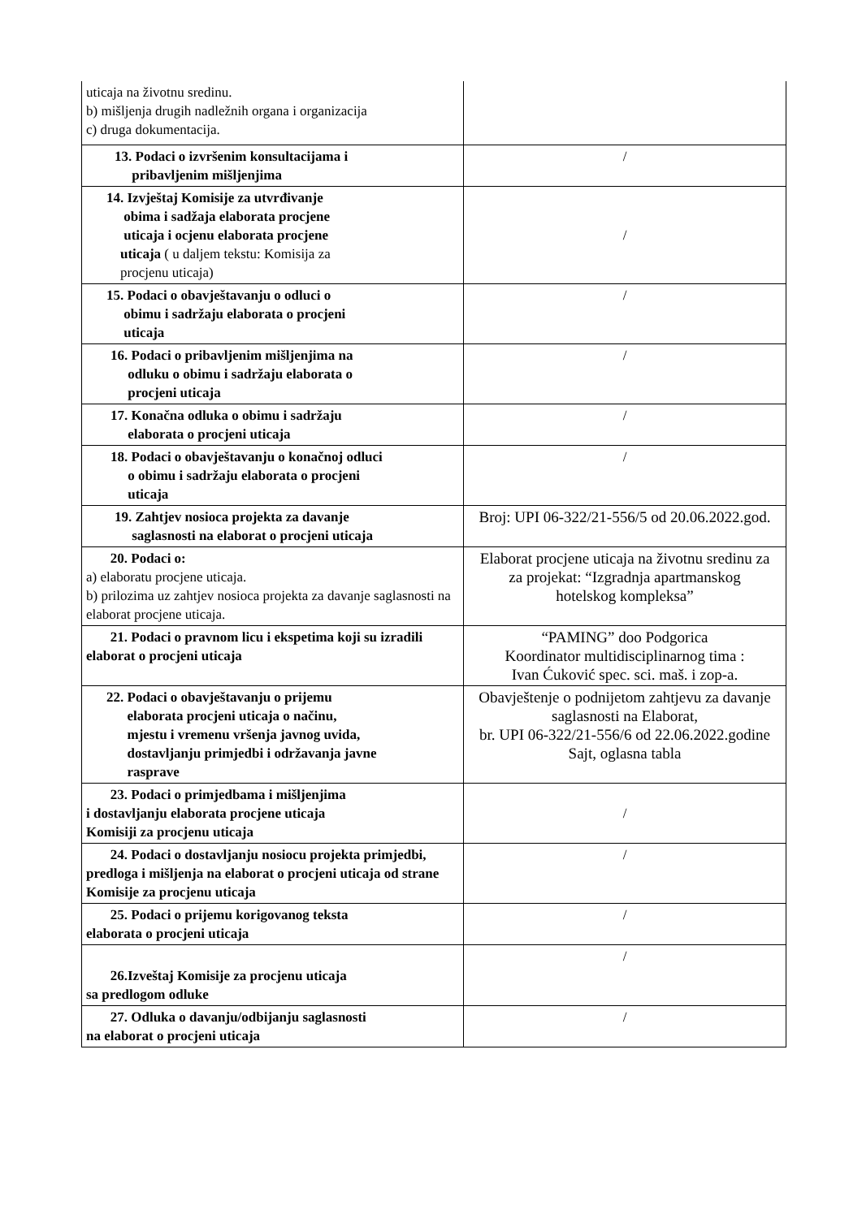| uticaja na životnu sredinu. b) mišljenja drugih nadležnih organa i organizacija c) druga dokumentacija. | |
| 13. Podaci o izvršenim konsultacijama i pribavljenim mišljenjima | / |
| 14. Izvještaj Komisije za utvrđivanje obima i sadžaja elaborata procjene uticaja i ocjenu elaborata procjene uticaja ( u daljem tekstu: Komisija za procjenu uticaja) | / |
| 15. Podaci o obavještavanju o odluci o obimu i sadržaju elaborata o procjeni uticaja | / |
| 16. Podaci o pribavljenim mišljenjima na odluku o obimu i sadržaju elaborata o procjeni uticaja | / |
| 17. Konačna odluka o obimu i sadržaju elaborata o procjeni uticaja | / |
| 18. Podaci o obavještavanju o konačnoj odluci o obimu i sadržaju elaborata o procjeni uticaja | / |
| 19. Zahtjev nosioca projekta za davanje saglasnosti na elaborat o procjeni uticaja | Broj: UPI 06-322/21-556/5 od 20.06.2022.god. |
| 20. Podaci o: a) elaboratu procjene uticaja. b) prilozima uz zahtjev nosioca projekta za davanje saglasnosti na elaborat procjene uticaja. | Elaborat procjene uticaja na životnu sredinu za za projekat: “Izgradnja apartmanskog hotelskog kompleksa” |
| 21. Podaci o pravnom licu i ekspetima koji su izradili elaborat o procjeni uticaja | “PAMING” doo Podgorica Koordinator multidisciplinarnog tima : Ivan Ćuković spec. sci. maš. i zop-a. |
| 22. Podaci o obavještavanju o prijemu elaborata procjeni uticaja o načinu, mjestu i vremenu vršenja javnog uvida, dostavljanju primjedbi i održavanja javne rasprave | Obavještenje o podnijetom zahtjevu za davanje saglasnosti na Elaborat, br. UPI 06-322/21-556/6 od 22.06.2022.godine Sajt, oglasna tabla |
| 23. Podaci o primjedbama i mišljenjima i dostavljanju elaborata procjene uticaja Komisiji za procjenu uticaja | / |
| 24. Podaci o dostavljanju nosiocu projekta primjedbi, predloga i mišljenja na elaborat o procjeni uticaja od strane Komisije za procjenu uticaja | / |
| 25. Podaci o prijemu korigovanog teksta elaborata o procjeni uticaja | / |
| 26.Izveštaj Komisije za procjenu uticaja sa predlogom odluke | / |
| 27. Odluka o davanju/odbijanju saglasnosti na elaborat o procjeni uticaja | / |